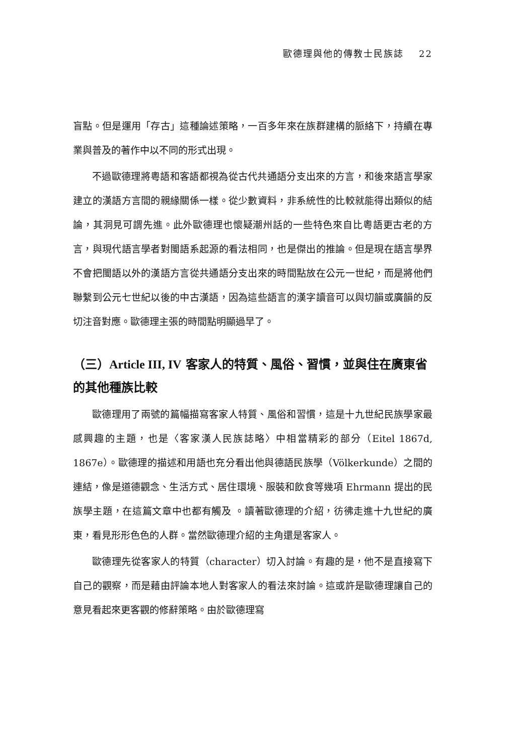歐德理與他的傳教士民族誌 22
盲點。但是運用「存古」這種論述策略，一百多年來在族群建構的脈絡下，持續在專業與普及的著作中以不同的形式出現。
不過歐德理將粵語和客語都視為從古代共通語分支出來的方言，和後來語言學家建立的漢語方言間的親緣關係一樣。從少數資料，非系統性的比較就能得出類似的結論，其洞見可謂先進。此外歐德理也懷疑潮州話的一些特色來自比粵語更古老的方言，與現代語言學者對閩語系起源的看法相同，也是傑出的推論。但是現在語言學界不會把閩語以外的漢語方言從共通語分支出來的時間點放在公元一世紀，而是將他們聯繫到公元七世紀以後的中古漢語，因為這些語言的漢字讀音可以與切韻或廣韻的反切注音對應。歐德理主張的時間點明顯過早了。
（三）Article III, IV 客家人的特質、風俗、習慣，並與住在廣東省的其他種族比較
歐德理用了兩號的篇幅描寫客家人特質、風俗和習慣，這是十九世紀民族學家最感興趣的主題，也是〈客家漢人民族誌略〉中相當精彩的部分（Eitel 1867d, 1867e）。歐德理的描述和用語也充分看出他與德語民族學（Völkerkunde）之間的連結，像是道德觀念、生活方式、居住環境、服裝和飲食等幾項 Ehrmann 提出的民族學主題，在這篇文章中也都有觸及 。讀著歐德理的介紹，彷彿走進十九世紀的廣東，看見形形色色的人群。當然歐德理介紹的主角還是客家人。
歐德理先從客家人的特質（character）切入討論。有趣的是，他不是直接寫下自己的觀察，而是藉由評論本地人對客家人的看法來討論。這或許是歐德理讓自己的意見看起來更客觀的修辭策略。由於歐德理寫